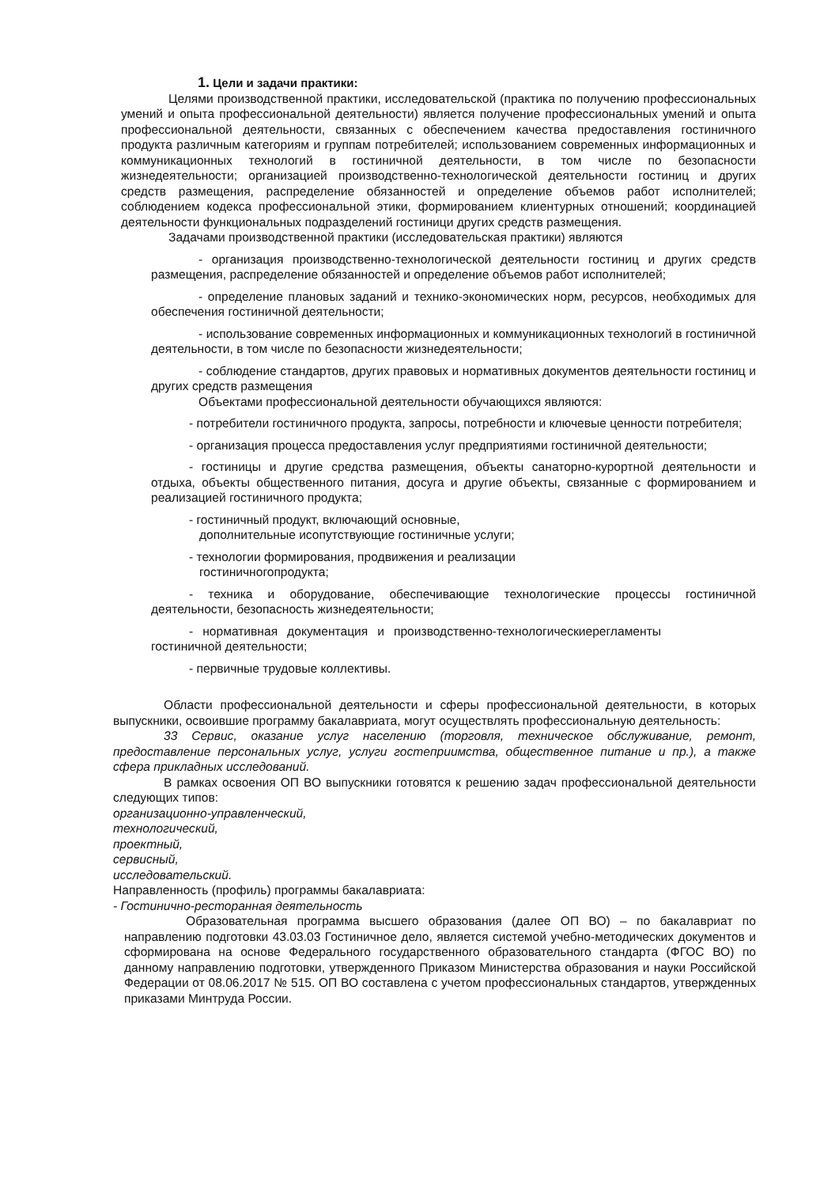1. Цели и задачи практики:
Целями производственной практики, исследовательской (практика по получению профессиональных умений и опыта профессиональной деятельности) является получение профессиональных умений и опыта профессиональной деятельности, связанных с обеспечением качества предоставления гостиничного продукта различным категориям и группам потребителей; использованием современных информационных и коммуникационных технологий в гостиничной деятельности, в том числе по безопасности жизнедеятельности; организацией производственно-технологической деятельности гостиниц и других средств размещения, распределение обязанностей и определение объемов работ исполнителей; соблюдением кодекса профессиональной этики, формированием клиентурных отношений; координацией деятельности функциональных подразделений гостиници других средств размещения.
Задачами производственной практики (исследовательская практики) являются
- организация производственно-технологической деятельности гостиниц и других средств размещения, распределение обязанностей и определение объемов работ исполнителей;
- определение плановых заданий и технико-экономических норм, ресурсов, необходимых для обеспечения гостиничной деятельности;
- использование современных информационных и коммуникационных технологий в гостиничной деятельности, в том числе по безопасности жизнедеятельности;
- соблюдение стандартов, других правовых и нормативных документов деятельности гостиниц и других средств размещения
Объектами профессиональной деятельности обучающихся являются:
- потребители гостиничного продукта, запросы, потребности и ключевые ценности потребителя;
- организация процесса предоставления услуг предприятиями гостиничной деятельности;
- гостиницы и другие средства размещения, объекты санаторно-курортной деятельности и отдыха, объекты общественного питания, досуга и другие объекты, связанные с формированием и реализацией гостиничного продукта;
- гостиничный продукт, включающий основные,
дополнительные исопутствующие гостиничные услуги;
- технологии формирования, продвижения и реализации
гостиничногопродукта;
- техника и оборудование, обеспечивающие технологические процессы гостиничной деятельности, безопасность жизнедеятельности;
- нормативная документация и производственно-технологическиерегламенты гостиничной деятельности;
- первичные трудовые коллективы.
Области профессиональной деятельности и сферы профессиональной деятельности, в которых выпускники, освоившие программу бакалавриата, могут осуществлять профессиональную деятельность:
33 Сервис, оказание услуг населению (торговля, техническое обслуживание, ремонт, предоставление персональных услуг, услуги гостеприимства, общественное питание и пр.), а также сфера прикладных исследований.
В рамках освоения ОП ВО выпускники готовятся к решению задач профессиональной деятельности следующих типов:
организационно-управленческий,
технологический,
проектный,
сервисный,
исследовательский.
Направленность (профиль) программы бакалавриата:
- Гостинично-ресторанная деятельность
Образовательная программа высшего образования (далее ОП ВО) – по бакалавриат по направлению подготовки 43.03.03 Гостиничное дело, является системой учебно-методических документов и сформирована на основе Федерального государственного образовательного стандарта (ФГОС ВО) по данному направлению подготовки, утвержденного Приказом Министерства образования и науки Российской Федерации от 08.06.2017 № 515. ОП ВО составлена с учетом профессиональных стандартов, утвержденных приказами Минтруда России.